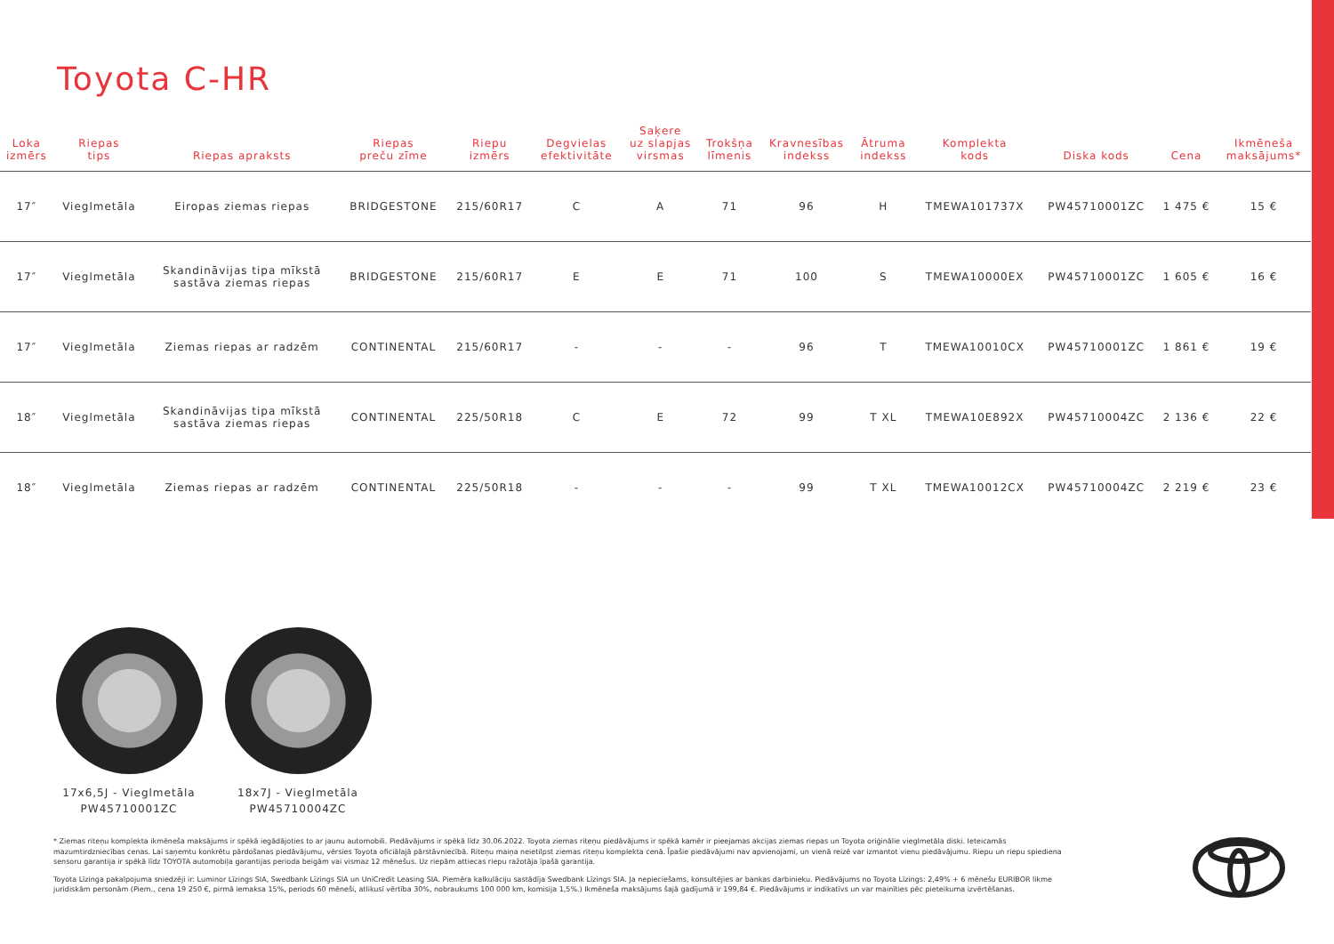Toyota C-HR
| Loka izmērs | Riepas tips | Riepas apraksts | Riepas preču zīme | Riepu izmērs | Degvielas efektivitāte | Saķere uz slapjas virsmas | Trokšņa līmenis | Kravnesības indekss | Ātruma indekss | Komplekta kods | Diska kods | Cena | Ikmēneša maksājums* |
| --- | --- | --- | --- | --- | --- | --- | --- | --- | --- | --- | --- | --- | --- |
| 17″ | Vieglmetāla | Eiropas ziemas riepas | BRIDGESTONE | 215/60R17 | C | A | 71 | 96 | H | TMEWA101737X | PW45710001ZC | 1 475 € | 15 € |
| 17″ | Vieglmetāla | Skandināvijas tipa mīkstā sastāva ziemas riepas | BRIDGESTONE | 215/60R17 | E | E | 71 | 100 | S | TMEWA10000EX | PW45710001ZC | 1 605 € | 16 € |
| 17″ | Vieglmetāla | Ziemas riepas ar radzēm | CONTINENTAL | 215/60R17 | - | - | - | 96 | T | TMEWA10010CX | PW45710001ZC | 1 861 € | 19 € |
| 18″ | Vieglmetāla | Skandināvijas tipa mīkstā sastāva ziemas riepas | CONTINENTAL | 225/50R18 | C | E | 72 | 99 | T XL | TMEWA10E892X | PW45710004ZC | 2 136 € | 22 € |
| 18″ | Vieglmetāla | Ziemas riepas ar radzēm | CONTINENTAL | 225/50R18 | - | - | - | 99 | T XL | TMEWA10012CX | PW45710004ZC | 2 219 € | 23 € |
17x6,5J - Vieglmetāla
PW45710001ZC
18x7J - Vieglmetāla
PW45710004ZC
* Ziemas riteņu komplekta ikmēneša maksājums ir spēkā iegādājoties to ar jaunu automobili. Piedāvājums ir spēkā līdz 30.06.2022. Toyota ziemas riteņu piedāvājums ir spēkā kamēr ir pieejamas akcijas ziemas riepas un Toyota oriģinālie vieglmetāla diski. Ieteicamās mazumtirdzniecības cenas. Lai saņemtu konkrētu pārdošanas piedāvājumu, vērsies Toyota oficiālajā pārstāvniecībā. Riteņu maiņa neietilpst ziemas riteņu komplekta cenā. Īpašie piedāvājumi nav apvienojami, un vienā reizē var izmantot vienu piedāvājumu. Riepu un riepu spiediena sensoru garantija ir spēkā līdz TOYOTA automobiļa garantijas perioda beigām vai vismaz 12 mēnešus. Uz riepām attiecas riepu ražotāja īpašā garantija.
Toyota Līzinga pakalpojuma sniedzēji ir: Luminor Līzings SIA, Swedbank Līzings SIA un UniCredit Leasing SIA. Piemēra kalkulāciju sastādīja Swedbank Līzings SIA. Ja nepieciešams, konsultējies ar bankas darbinieku. Piedāvājums no Toyota Līzings: 2,49% + 6 mēnešu EURIBOR likme juridiskām personām (Piem., cena 19 250 €, pirmā iemaksa 15%, periods 60 mēneši, atlikusī vērtība 30%, nobraukums 100 000 km, komisija 1,5%.) Ikmēneša maksājums šajā gadījumā ir 199,84 €. Piedāvājums ir indikatīvs un var mainīties pēc pieteikuma izvērtēšanas.